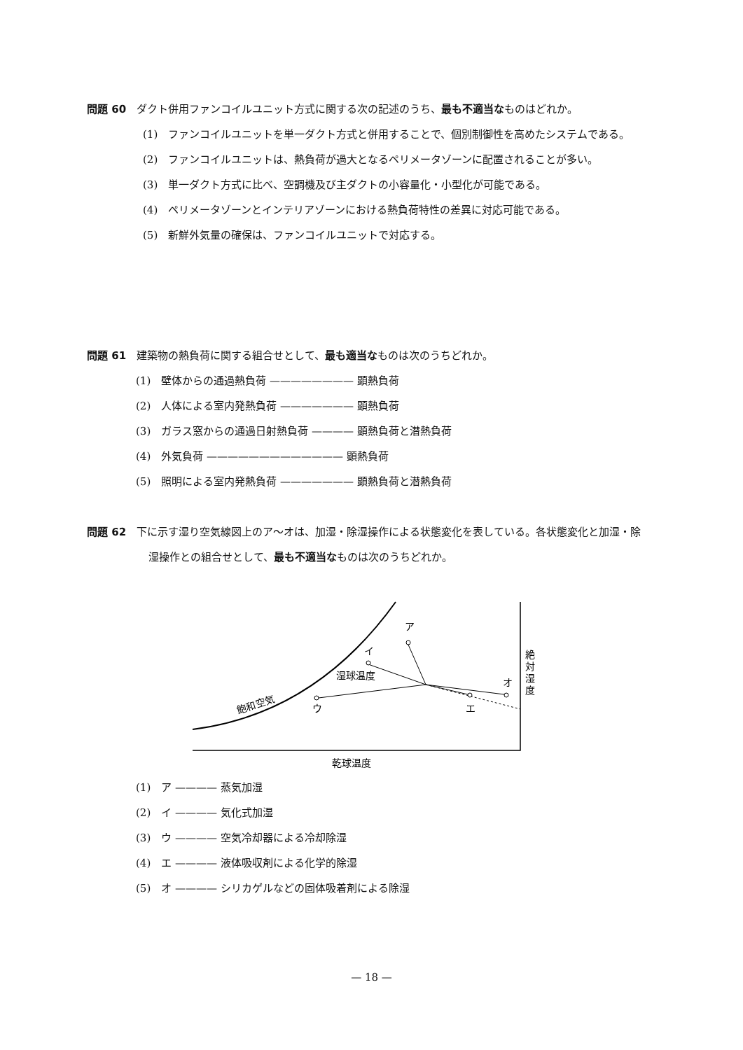問題 60　ダクト併用ファンコイルユニット方式に関する次の記述のうち、最も不適当なものはどれか。
(1)　ファンコイルユニットを単一ダクト方式と併用することで、個別制御性を高めたシステムである。
(2)　ファンコイルユニットは、熱負荷が過大となるペリメータゾーンに配置されることが多い。
(3)　単一ダクト方式に比べ、空調機及び主ダクトの小容量化・小型化が可能である。
(4)　ペリメータゾーンとインテリアゾーンにおける熱負荷特性の差異に対応可能である。
(5)　新鮮外気量の確保は、ファンコイルユニットで対応する。
問題 61　建築物の熱負荷に関する組合せとして、最も適当なものは次のうちどれか。
(1)　壁体からの通過熱負荷 ———————— 顕熱負荷
(2)　人体による室内発熱負荷 ——————— 顕熱負荷
(3)　ガラス窓からの通過日射熱負荷 ———— 顕熱負荷と潜熱負荷
(4)　外気負荷 ————————————— 顕熱負荷
(5)　照明による室内発熱負荷 ——————— 顕熱負荷と潜熱負荷
問題 62　下に示す湿り空気線図上のア～オは、加湿・除湿操作による状態変化を表している。各状態変化と加湿・除湿操作との組合せとして、最も不適当なものは次のうちどれか。
ア
イ
ウ
エ
オ
湿球温度
飽和空気
絶
対
湿
度
乾球温度
(1)　ア ———— 蒸気加湿
(2)　イ ———— 気化式加湿
(3)　ウ ———— 空気冷却器による冷却除湿
(4)　エ ———— 液体吸収剤による化学的除湿
(5)　オ ———— シリカゲルなどの固体吸着剤による除湿
— 18 —